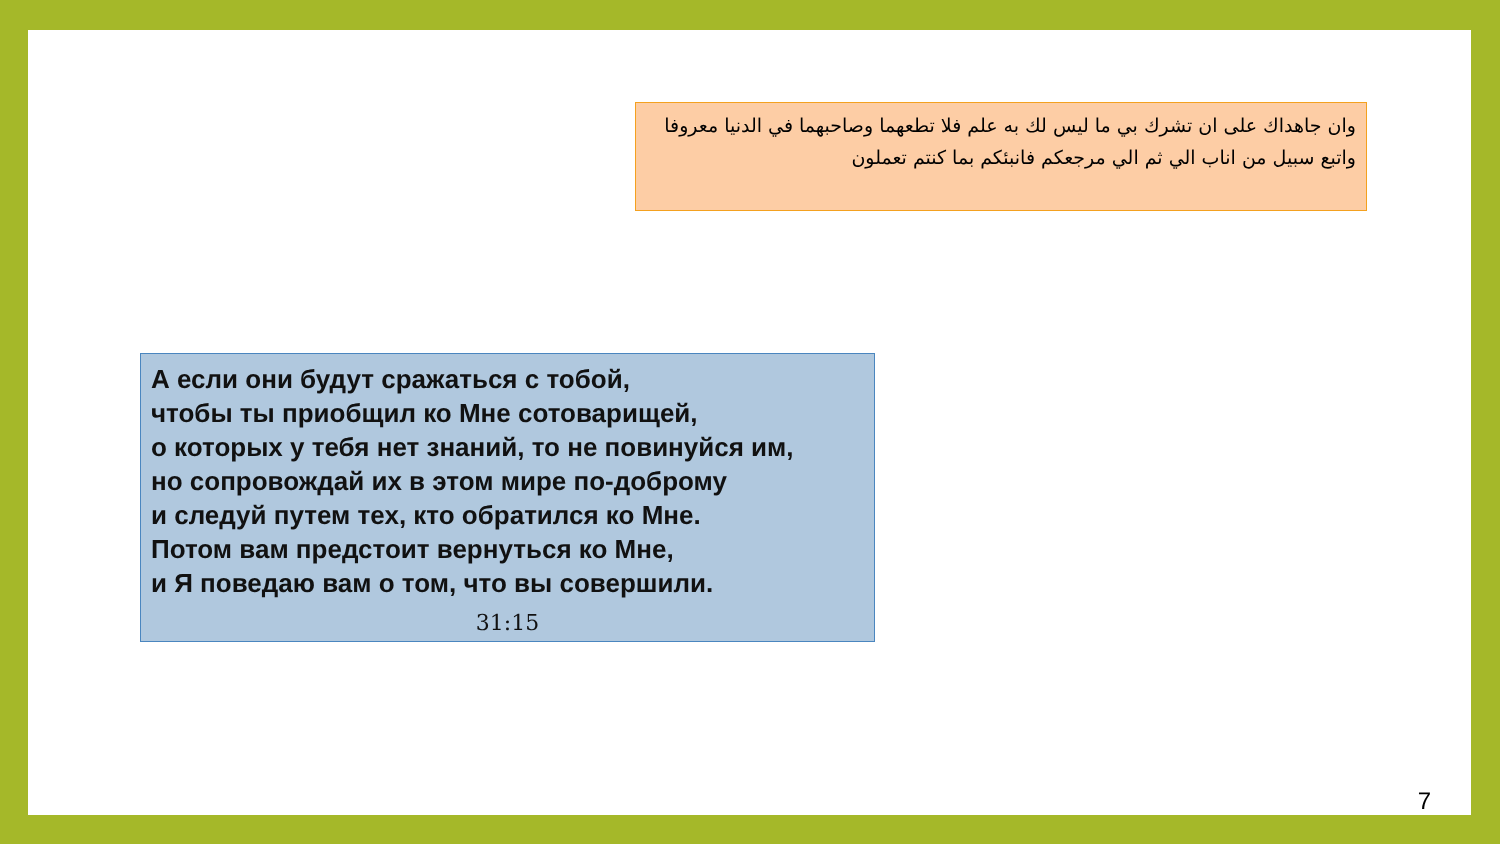وان جاهداك على ان تشرك بي ما ليس لك به علم فلا تطعهما وصاحبهما في الدنيا معروفا واتبع سبيل من اناب الي ثم الي مرجعكم فانبئكم بما كنتم تعملون
А если они будут сражаться с тобой,
чтобы ты приобщил ко Мне сотоварищей,
о которых у тебя нет знаний, то не повинуйся им,
но сопровождай их в этом мире по-доброму
и следуй путем тех, кто обратился ко Мне.
Потом вам предстоит вернуться ко Мне,
и Я поведаю вам о том, что вы совершили.
31:15
7